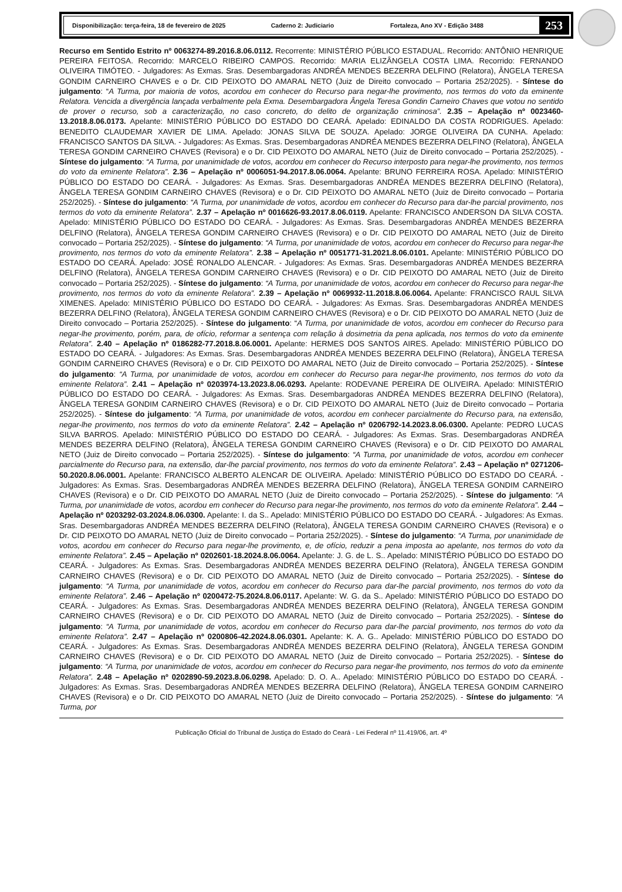Disponibilização: terça-feira, 18 de fevereiro de 2025 Caderno 2: Judiciario Fortaleza, Ano XV - Edição 3488 253
Recurso em Sentido Estrito nº 0063274-89.2016.8.06.0112. Recorrente: MINISTÉRIO PÚBLICO ESTADUAL. Recorrido: ANTÔNIO HENRIQUE PEREIRA FEITOSA. Recorrido: MARCELO RIBEIRO CAMPOS. Recorrido: MARIA ELIZÂNGELA COSTA LIMA. Recorrido: FERNANDO OLIVEIRA TIMÓTEO. - Julgadores: As Exmas. Sras. Desembargadoras ANDRÉA MENDES BEZERRA DELFINO (Relatora), ÂNGELA TERESA GONDIM CARNEIRO CHAVES e o Dr. CID PEIXOTO DO AMARAL NETO (Juiz de Direito convocado – Portaria 252/2025). - Síntese do julgamento: “A Turma, por maioria de votos, acordou em conhecer do Recurso para negar-lhe provimento, nos termos do voto da eminente Relatora. Vencida a divergência lançada verbalmente pela Exma. Desembargadora Ângela Teresa Gondin Carneiro Chaves que votou no sentido de prover o recurso, sob a caracterização, no caso concreto, do delito de organização criminosa”. 2.35 – Apelação nº 0023460-13.2018.8.06.0173. Apelante: MINISTÉRIO PÚBLICO DO ESTADO DO CEARÁ. Apelado: EDINALDO DA COSTA RODRIGUES. Apelado: BENEDITO CLAUDEMAR XAVIER DE LIMA. Apelado: JONAS SILVA DE SOUZA. Apelado: JORGE OLIVEIRA DA CUNHA. Apelado: FRANCISCO SANTOS DA SILVA. - Julgadores: As Exmas. Sras. Desembargadoras ANDRÉA MENDES BEZERRA DELFINO (Relatora), ÂNGELA TERESA GONDIM CARNEIRO CHAVES (Revisora) e o Dr. CID PEIXOTO DO AMARAL NETO (Juiz de Direito convocado – Portaria 252/2025). - Síntese do julgamento: “A Turma, por unanimidade de votos, acordou em conhecer do Recurso interposto para negar-lhe provimento, nos termos do voto da eminente Relatora”. 2.36 – Apelação nº 0006051-94.2017.8.06.0064. Apelante: BRUNO FERREIRA ROSA. Apelado: MINISTÉRIO PÚBLICO DO ESTADO DO CEARÁ. - Julgadores: As Exmas. Sras. Desembargadoras ANDRÉA MENDES BEZERRA DELFINO (Relatora), ÂNGELA TERESA GONDIM CARNEIRO CHAVES (Revisora) e o Dr. CID PEIXOTO DO AMARAL NETO (Juiz de Direito convocado – Portaria 252/2025). - Síntese do julgamento: “A Turma, por unanimidade de votos, acordou em conhecer do Recurso para dar-lhe parcial provimento, nos termos do voto da eminente Relatora”. 2.37 – Apelação nº 0016626-93.2017.8.06.0119. Apelante: FRANCISCO ANDERSON DA SILVA COSTA. Apelado: MINISTÉRIO PÚBLICO DO ESTADO DO CEARÁ. - Julgadores: As Exmas. Sras. Desembargadoras ANDRÉA MENDES BEZERRA DELFINO (Relatora), ÂNGELA TERESA GONDIM CARNEIRO CHAVES (Revisora) e o Dr. CID PEIXOTO DO AMARAL NETO (Juiz de Direito convocado – Portaria 252/2025). - Síntese do julgamento: “A Turma, por unanimidade de votos, acordou em conhecer do Recurso para negar-lhe provimento, nos termos do voto da eminente Relatora”. 2.38 – Apelação nº 0051771-31.2021.8.06.0101. Apelante: MINISTÉRIO PÚBLICO DO ESTADO DO CEARÁ. Apelado: JOSÉ RONALDO ALENCAR. - Julgadores: As Exmas. Sras. Desembargadoras ANDRÉA MENDES BEZERRA DELFINO (Relatora), ÂNGELA TERESA GONDIM CARNEIRO CHAVES (Revisora) e o Dr. CID PEIXOTO DO AMARAL NETO (Juiz de Direito convocado – Portaria 252/2025). - Síntese do julgamento: “A Turma, por unanimidade de votos, acordou em conhecer do Recurso para negar-lhe provimento, nos termos do voto da eminente Relatora”. 2.39 – Apelação nº 0069932-11.2018.8.06.0064. Apelante: FRANCISCO RAUL SILVA XIMENES. Apelado: MINISTÉRIO PÚBLICO DO ESTADO DO CEARÁ. - Julgadores: As Exmas. Sras. Desembargadoras ANDRÉA MENDES BEZERRA DELFINO (Relatora), ÂNGELA TERESA GONDIM CARNEIRO CHAVES (Revisora) e o Dr. CID PEIXOTO DO AMARAL NETO (Juiz de Direito convocado – Portaria 252/2025). - Síntese do julgamento: “A Turma, por unanimidade de votos, acordou em conhecer do Recurso para negar-lhe provimento, porém, para, de ofício, reformar a sentença com relação à dosimetria da pena aplicada, nos termos do voto da eminente Relatora”. 2.40 – Apelação nº 0186282-77.2018.8.06.0001. Apelante: HERMES DOS SANTOS AIRES. Apelado: MINISTÉRIO PÚBLICO DO ESTADO DO CEARÁ. - Julgadores: As Exmas. Sras. Desembargadoras ANDRÉA MENDES BEZERRA DELFINO (Relatora), ÂNGELA TERESA GONDIM CARNEIRO CHAVES (Revisora) e o Dr. CID PEIXOTO DO AMARAL NETO (Juiz de Direito convocado – Portaria 252/2025). - Síntese do julgamento: “A Turma, por unanimidade de votos, acordou em conhecer do Recurso para negar-lhe provimento, nos termos do voto da eminente Relatora”. 2.41 – Apelação nº 0203974-13.2023.8.06.0293. Apelante: RODEVANE PEREIRA DE OLIVEIRA. Apelado: MINISTÉRIO PÚBLICO DO ESTADO DO CEARÁ. - Julgadores: As Exmas. Sras. Desembargadoras ANDRÉA MENDES BEZERRA DELFINO (Relatora), ÂNGELA TERESA GONDIM CARNEIRO CHAVES (Revisora) e o Dr. CID PEIXOTO DO AMARAL NETO (Juiz de Direito convocado – Portaria 252/2025). - Síntese do julgamento: “A Turma, por unanimidade de votos, acordou em conhecer parcialmente do Recurso para, na extensão, negar-lhe provimento, nos termos do voto da eminente Relatora”. 2.42 – Apelação nº 0206792-14.2023.8.06.0300. Apelante: PEDRO LUCAS SILVA BARROS. Apelado: MINISTÉRIO PÚBLICO DO ESTADO DO CEARÁ. - Julgadores: As Exmas. Sras. Desembargadoras ANDRÉA MENDES BEZERRA DELFINO (Relatora), ÂNGELA TERESA GONDIM CARNEIRO CHAVES (Revisora) e o Dr. CID PEIXOTO DO AMARAL NETO (Juiz de Direito convocado – Portaria 252/2025). - Síntese do julgamento: “A Turma, por unanimidade de votos, acordou em conhecer parcialmente do Recurso para, na extensão, dar-lhe parcial provimento, nos termos do voto da eminente Relatora”. 2.43 – Apelação nº 0271206-50.2020.8.06.0001. Apelante: FRANCISCO ALBERTO ALENCAR DE OLIVEIRA. Apelado: MINISTÉRIO PÚBLICO DO ESTADO DO CEARÁ. - Julgadores: As Exmas. Sras. Desembargadoras ANDRÉA MENDES BEZERRA DELFINO (Relatora), ÂNGELA TERESA GONDIM CARNEIRO CHAVES (Revisora) e o Dr. CID PEIXOTO DO AMARAL NETO (Juiz de Direito convocado – Portaria 252/2025). - Síntese do julgamento: “A Turma, por unanimidade de votos, acordou em conhecer do Recurso para negar-lhe provimento, nos termos do voto da eminente Relatora”. 2.44 – Apelação nº 0203292-03.2024.8.06.0300. Apelante: I. da S.. Apelado: MINISTÉRIO PÚBLICO DO ESTADO DO CEARÁ. - Julgadores: As Exmas. Sras. Desembargadoras ANDRÉA MENDES BEZERRA DELFINO (Relatora), ÂNGELA TERESA GONDIM CARNEIRO CHAVES (Revisora) e o Dr. CID PEIXOTO DO AMARAL NETO (Juiz de Direito convocado – Portaria 252/2025). - Síntese do julgamento: “A Turma, por unanimidade de votos, acordou em conhecer do Recurso para negar-lhe provimento, e, de ofício, reduzir a pena imposta ao apelante, nos termos do voto da eminente Relatora”. 2.45 – Apelação nº 0202601-18.2024.8.06.0064. Apelante: J. G. de L. S.. Apelado: MINISTÉRIO PÚBLICO DO ESTADO DO CEARÁ. - Julgadores: As Exmas. Sras. Desembargadoras ANDRÉA MENDES BEZERRA DELFINO (Relatora), ÂNGELA TERESA GONDIM CARNEIRO CHAVES (Revisora) e o Dr. CID PEIXOTO DO AMARAL NETO (Juiz de Direito convocado – Portaria 252/2025). - Síntese do julgamento: “A Turma, por unanimidade de votos, acordou em conhecer do Recurso para dar-lhe parcial provimento, nos termos do voto da eminente Relatora”. 2.46 – Apelação nº 0200472-75.2024.8.06.0117. Apelante: W. G. da S.. Apelado: MINISTÉRIO PÚBLICO DO ESTADO DO CEARÁ. - Julgadores: As Exmas. Sras. Desembargadoras ANDRÉA MENDES BEZERRA DELFINO (Relatora), ÂNGELA TERESA GONDIM CARNEIRO CHAVES (Revisora) e o Dr. CID PEIXOTO DO AMARAL NETO (Juiz de Direito convocado – Portaria 252/2025). - Síntese do julgamento: “A Turma, por unanimidade de votos, acordou em conhecer do Recurso para dar-lhe parcial provimento, nos termos do voto da eminente Relatora”. 2.47 – Apelação nº 0200806-42.2024.8.06.0301. Apelante: K. A. G.. Apelado: MINISTÉRIO PÚBLICO DO ESTADO DO CEARÁ. - Julgadores: As Exmas. Sras. Desembargadoras ANDRÉA MENDES BEZERRA DELFINO (Relatora), ÂNGELA TERESA GONDIM CARNEIRO CHAVES (Revisora) e o Dr. CID PEIXOTO DO AMARAL NETO (Juiz de Direito convocado – Portaria 252/2025). - Síntese do julgamento: “A Turma, por unanimidade de votos, acordou em conhecer do Recurso para negar-lhe provimento, nos termos do voto da eminente Relatora”. 2.48 – Apelação nº 0202890-59.2023.8.06.0298. Apelado: D. O. A.. Apelado: MINISTÉRIO PÚBLICO DO ESTADO DO CEARÁ. - Julgadores: As Exmas. Sras. Desembargadoras ANDRÉA MENDES BEZERRA DELFINO (Relatora), ÂNGELA TERESA GONDIM CARNEIRO CHAVES (Revisora) e o Dr. CID PEIXOTO DO AMARAL NETO (Juiz de Direito convocado – Portaria 252/2025). - Síntese do julgamento: “A Turma, por
Publicação Oficial do Tribunal de Justiça do Estado do Ceará - Lei Federal nº 11.419/06, art. 4º